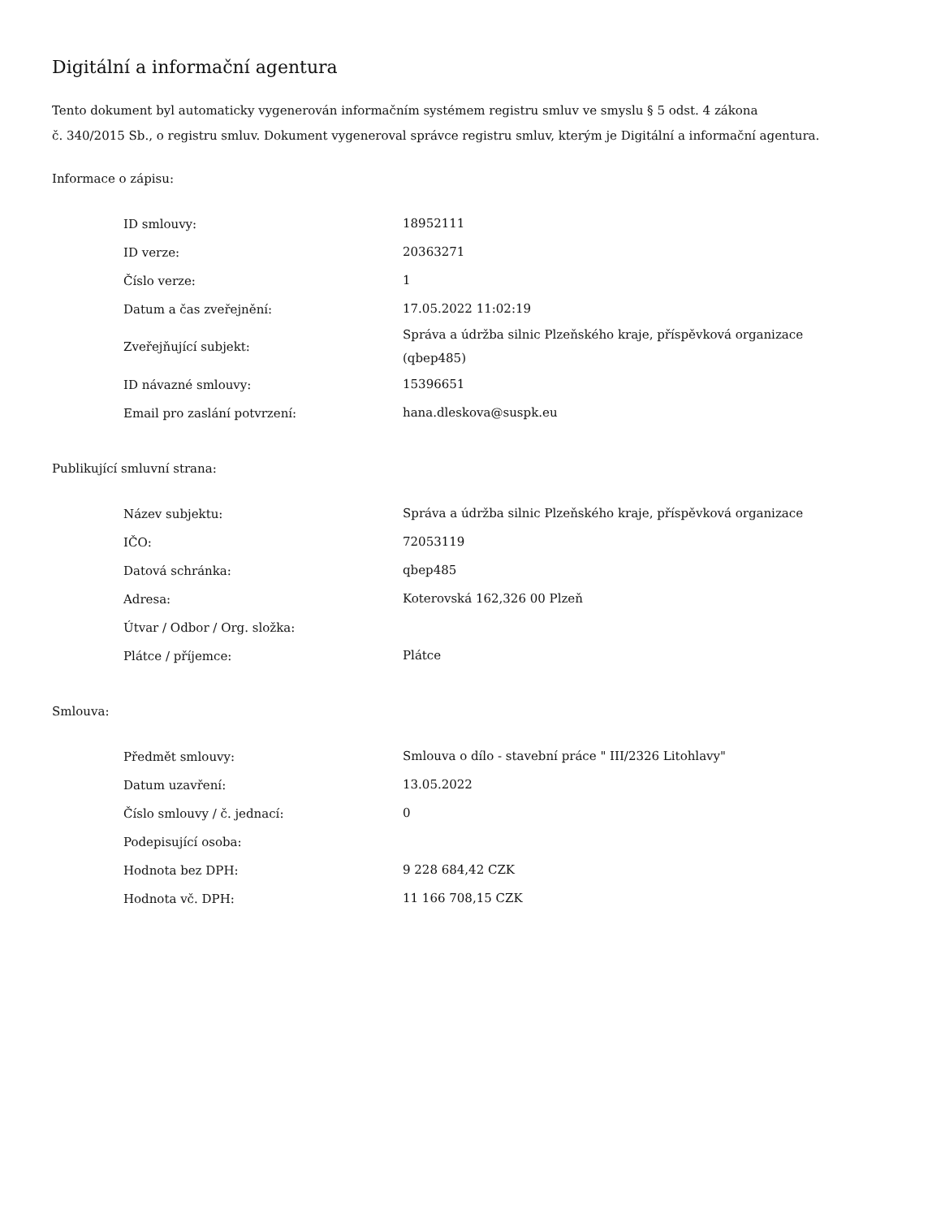Digitální a informační agentura
Tento dokument byl automaticky vygenerován informačním systémem registru smluv ve smyslu § 5 odst. 4 zákona
č. 340/2015 Sb., o registru smluv. Dokument vygeneroval správce registru smluv, kterým je Digitální a informační agentura.
Informace o zápisu:
| ID smlouvy: | 18952111 |
| ID verze: | 20363271 |
| Číslo verze: | 1 |
| Datum a čas zveřejnění: | 17.05.2022 11:02:19 |
| Zveřejňující subjekt: | Správa a údržba silnic Plzeňského kraje, příspěvková organizace (qbep485) |
| ID návazné smlouvy: | 15396651 |
| Email pro zaslání potvrzení: | hana.dleskova@suspk.eu |
Publikující smluvní strana:
| Název subjektu: | Správa a údržba silnic Plzeňského kraje, příspěvková organizace |
| IČO: | 72053119 |
| Datová schránka: | qbep485 |
| Adresa: | Koterovská 162,326 00 Plzeň |
| Útvar / Odbor / Org. složka: | |
| Plátce / příjemce: | Plátce |
Smlouva:
| Předmět smlouvy: | Smlouva o dílo - stavební práce " III/2326 Litohlavy" |
| Datum uzavření: | 13.05.2022 |
| Číslo smlouvy / č. jednací: | 0 |
| Podepisující osoba: | |
| Hodnota bez DPH: | 9 228 684,42 CZK |
| Hodnota vč. DPH: | 11 166 708,15 CZK |